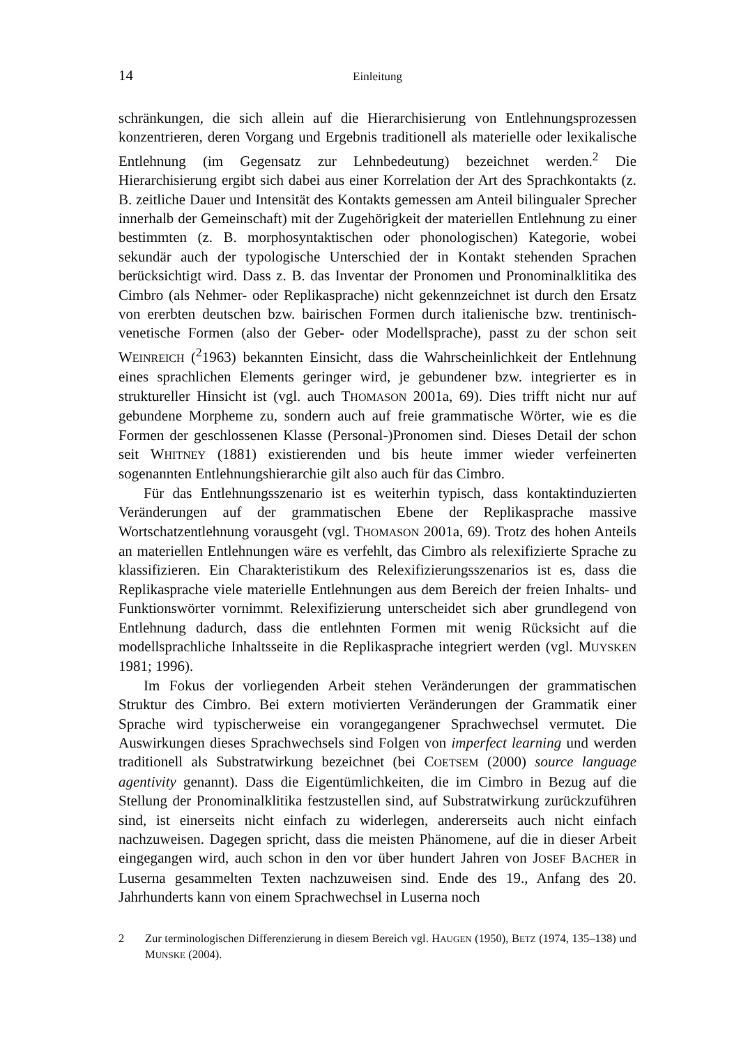14 Einleitung
schränkungen, die sich allein auf die Hierarchisierung von Entlehnungsprozessen konzentrieren, deren Vorgang und Ergebnis traditionell als materielle oder lexikalische Entlehnung (im Gegensatz zur Lehnbedeutung) bezeichnet werden.<sup>2</sup> Die Hierarchisierung ergibt sich dabei aus einer Korrelation der Art des Sprachkontakts (z. B. zeitliche Dauer und Intensität des Kontakts gemessen am Anteil bilingualer Sprecher innerhalb der Gemeinschaft) mit der Zugehörigkeit der materiellen Entlehnung zu einer bestimmten (z. B. morphosyntaktischen oder phonologischen) Kategorie, wobei sekundär auch der typologische Unterschied der in Kontakt stehenden Sprachen berücksichtigt wird. Dass z. B. das Inventar der Pronomen und Pronominalklitika des Cimbro (als Nehmer- oder Replikasprache) nicht gekennzeichnet ist durch den Ersatz von ererbten deutschen bzw. bairischen Formen durch italienische bzw. trentinisch-venetische Formen (also der Geber- oder Modellsprache), passt zu der schon seit WEINREICH (<sup>2</sup>1963) bekannten Einsicht, dass die Wahrscheinlichkeit der Entlehnung eines sprachlichen Elements geringer wird, je gebundener bzw. integrierter es in struktureller Hinsicht ist (vgl. auch THOMASON 2001a, 69). Dies trifft nicht nur auf gebundene Morpheme zu, sondern auch auf freie grammatische Wörter, wie es die Formen der geschlossenen Klasse (Personal-)Pronomen sind. Dieses Detail der schon seit WHITNEY (1881) existierenden und bis heute immer wieder verfeinerten sogenannten Entlehnungshierarchie gilt also auch für das Cimbro.
Für das Entlehnungsszenario ist es weiterhin typisch, dass kontaktinduzierten Veränderungen auf der grammatischen Ebene der Replikasprache massive Wortschatzentlehnung vorausgeht (vgl. THOMASON 2001a, 69). Trotz des hohen Anteils an materiellen Entlehnungen wäre es verfehlt, das Cimbro als relexifizierte Sprache zu klassifizieren. Ein Charakteristikum des Relexifizierungsszenarios ist es, dass die Replikasprache viele materielle Entlehnungen aus dem Bereich der freien Inhalts- und Funktionswörter vornimmt. Relexifizierung unterscheidet sich aber grundlegend von Entlehnung dadurch, dass die entlehnten Formen mit wenig Rücksicht auf die modellsprachliche Inhaltsseite in die Replikasprache integriert werden (vgl. MUYSKEN 1981; 1996).
Im Fokus der vorliegenden Arbeit stehen Veränderungen der grammatischen Struktur des Cimbro. Bei extern motivierten Veränderungen der Grammatik einer Sprache wird typischerweise ein vorangegangener Sprachwechsel vermutet. Die Auswirkungen dieses Sprachwechsels sind Folgen von imperfect learning und werden traditionell als Substratwirkung bezeichnet (bei COETSEM (2000) source language agentivity genannt). Dass die Eigentümlichkeiten, die im Cimbro in Bezug auf die Stellung der Pronominalklitika festzustellen sind, auf Substratwirkung zurückzuführen sind, ist einerseits nicht einfach zu widerlegen, andererseits auch nicht einfach nachzuweisen. Dagegen spricht, dass die meisten Phänomene, auf die in dieser Arbeit eingegangen wird, auch schon in den vor über hundert Jahren von JOSEF BACHER in Luserna gesammelten Texten nachzuweisen sind. Ende des 19., Anfang des 20. Jahrhunderts kann von einem Sprachwechsel in Luserna noch
2 Zur terminologischen Differenzierung in diesem Bereich vgl. HAUGEN (1950), BETZ (1974, 135–138) und MUNSKE (2004).